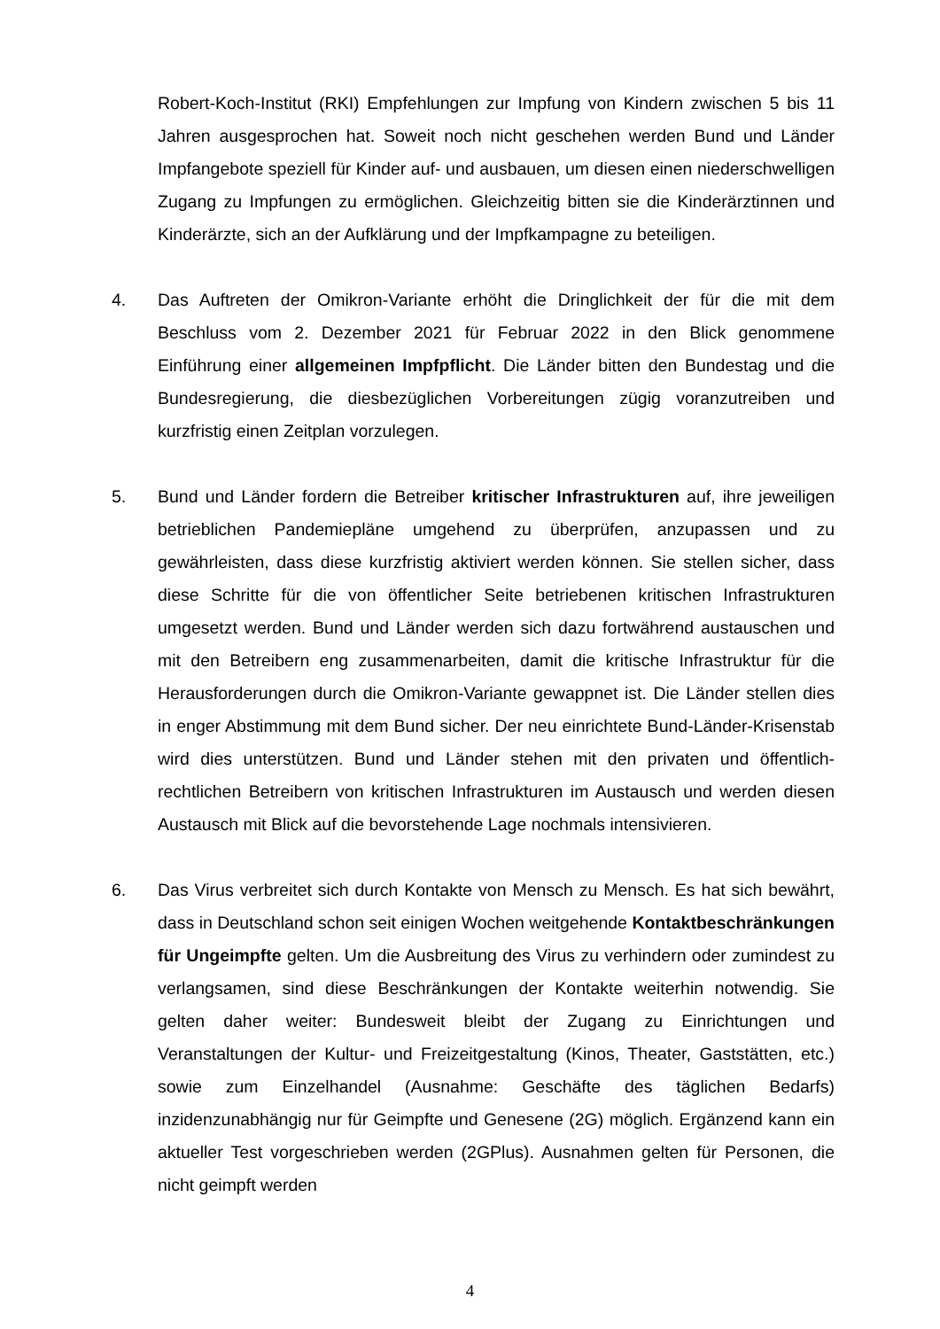Robert-Koch-Institut (RKI) Empfehlungen zur Impfung von Kindern zwischen 5 bis 11 Jahren ausgesprochen hat. Soweit noch nicht geschehen werden Bund und Länder Impfangebote speziell für Kinder auf- und ausbauen, um diesen einen niederschwelligen Zugang zu Impfungen zu ermöglichen. Gleichzeitig bitten sie die Kinderärztinnen und Kinderärzte, sich an der Aufklärung und der Impfkampagne zu beteiligen.
4. Das Auftreten der Omikron-Variante erhöht die Dringlichkeit der für die mit dem Beschluss vom 2. Dezember 2021 für Februar 2022 in den Blick genommene Einführung einer allgemeinen Impfpflicht. Die Länder bitten den Bundestag und die Bundesregierung, die diesbezüglichen Vorbereitungen zügig voranzutreiben und kurzfristig einen Zeitplan vorzulegen.
5. Bund und Länder fordern die Betreiber kritischer Infrastrukturen auf, ihre jeweiligen betrieblichen Pandemiepläne umgehend zu überprüfen, anzupassen und zu gewährleisten, dass diese kurzfristig aktiviert werden können. Sie stellen sicher, dass diese Schritte für die von öffentlicher Seite betriebenen kritischen Infrastrukturen umgesetzt werden. Bund und Länder werden sich dazu fortwährend austauschen und mit den Betreibern eng zusammenarbeiten, damit die kritische Infrastruktur für die Herausforderungen durch die Omikron-Variante gewappnet ist. Die Länder stellen dies in enger Abstimmung mit dem Bund sicher. Der neu einrichtete Bund-Länder-Krisenstab wird dies unterstützen. Bund und Länder stehen mit den privaten und öffentlich-rechtlichen Betreibern von kritischen Infrastrukturen im Austausch und werden diesen Austausch mit Blick auf die bevorstehende Lage nochmals intensivieren.
6. Das Virus verbreitet sich durch Kontakte von Mensch zu Mensch. Es hat sich bewährt, dass in Deutschland schon seit einigen Wochen weitgehende Kontaktbeschränkungen für Ungeimpfte gelten. Um die Ausbreitung des Virus zu verhindern oder zumindest zu verlangsamen, sind diese Beschränkungen der Kontakte weiterhin notwendig. Sie gelten daher weiter: Bundesweit bleibt der Zugang zu Einrichtungen und Veranstaltungen der Kultur- und Freizeitgestaltung (Kinos, Theater, Gaststätten, etc.) sowie zum Einzelhandel (Ausnahme: Geschäfte des täglichen Bedarfs) inzidenzunabhängig nur für Geimpfte und Genesene (2G) möglich. Ergänzend kann ein aktueller Test vorgeschrieben werden (2GPlus). Ausnahmen gelten für Personen, die nicht geimpft werden
4